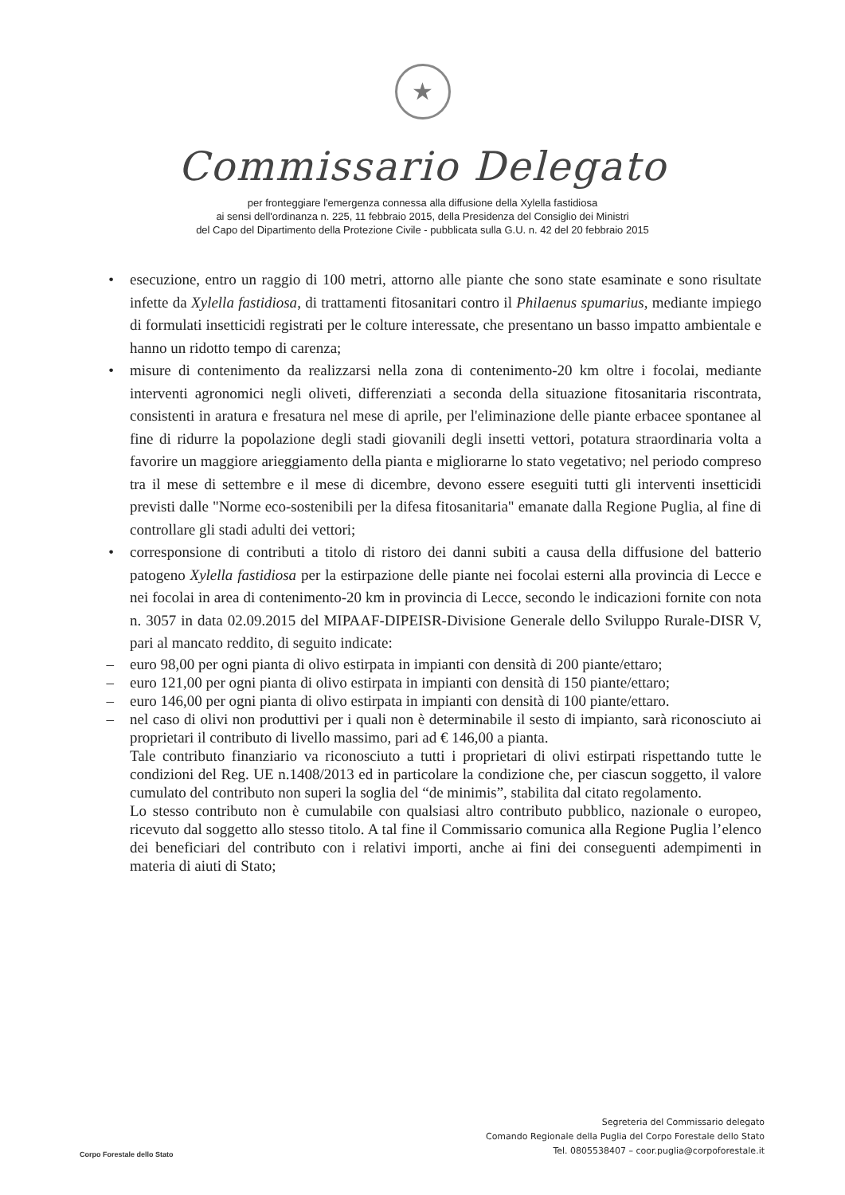★
Commissario Delegato
per fronteggiare l'emergenza connessa alla diffusione della Xylella fastidiosa
ai sensi dell'ordinanza n. 225, 11 febbraio 2015, della Presidenza del Consiglio dei Ministri
del Capo del Dipartimento della Protezione Civile - pubblicata sulla G.U. n. 42 del 20 febbraio 2015
• esecuzione, entro un raggio di 100 metri, attorno alle piante che sono state esaminate e sono risultate infette da Xylella fastidiosa, di trattamenti fitosanitari contro il Philaenus spumarius, mediante impiego di formulati insetticidi registrati per le colture interessate, che presentano un basso impatto ambientale e hanno un ridotto tempo di carenza;
• misure di contenimento da realizzarsi nella zona di contenimento-20 km oltre i focolai, mediante interventi agronomici negli oliveti, differenziati a seconda della situazione fitosanitaria riscontrata, consistenti in aratura e fresatura nel mese di aprile, per l'eliminazione delle piante erbacee spontanee al fine di ridurre la popolazione degli stadi giovanili degli insetti vettori, potatura straordinaria volta a favorire un maggiore arieggiamento della pianta e migliorarne lo stato vegetativo; nel periodo compreso tra il mese di settembre e il mese di dicembre, devono essere eseguiti tutti gli interventi insetticidi previsti dalle "Norme eco-sostenibili per la difesa fitosanitaria" emanate dalla Regione Puglia, al fine di controllare gli stadi adulti dei vettori;
• corresponsione di contributi a titolo di ristoro dei danni subiti a causa della diffusione del batterio patogeno Xylella fastidiosa per la estirpazione delle piante nei focolai esterni alla provincia di Lecce e nei focolai in area di contenimento-20 km in provincia di Lecce, secondo le indicazioni fornite con nota n. 3057 in data 02.09.2015 del MIPAAF-DIPEISR-Divisione Generale dello Sviluppo Rurale-DISR V, pari al mancato reddito, di seguito indicate:
– euro 98,00 per ogni pianta di olivo estirpata in impianti con densità di 200 piante/ettaro;
– euro 121,00 per ogni pianta di olivo estirpata in impianti con densità di 150 piante/ettaro;
– euro 146,00 per ogni pianta di olivo estirpata in impianti con densità di 100 piante/ettaro.
– nel caso di olivi non produttivi per i quali non è determinabile il sesto di impianto, sarà riconosciuto ai proprietari il contributo di livello massimo, pari ad € 146,00 a pianta.
Tale contributo finanziario va riconosciuto a tutti i proprietari di olivi estirpati rispettando tutte le condizioni del Reg. UE n.1408/2013 ed in particolare la condizione che, per ciascun soggetto, il valore cumulato del contributo non superi la soglia del “de minimis”, stabilita dal citato regolamento.
Lo stesso contributo non è cumulabile con qualsiasi altro contributo pubblico, nazionale o europeo, ricevuto dal soggetto allo stesso titolo. A tal fine il Commissario comunica alla Regione Puglia l’elenco dei beneficiari del contributo con i relativi importi, anche ai fini dei conseguenti adempimenti in materia di aiuti di Stato;
Corpo Forestale dello Stato
Segreteria del Commissario delegato
Comando Regionale della Puglia del Corpo Forestale dello Stato
Tel. 0805538407 – coor.puglia@corpoforestale.it